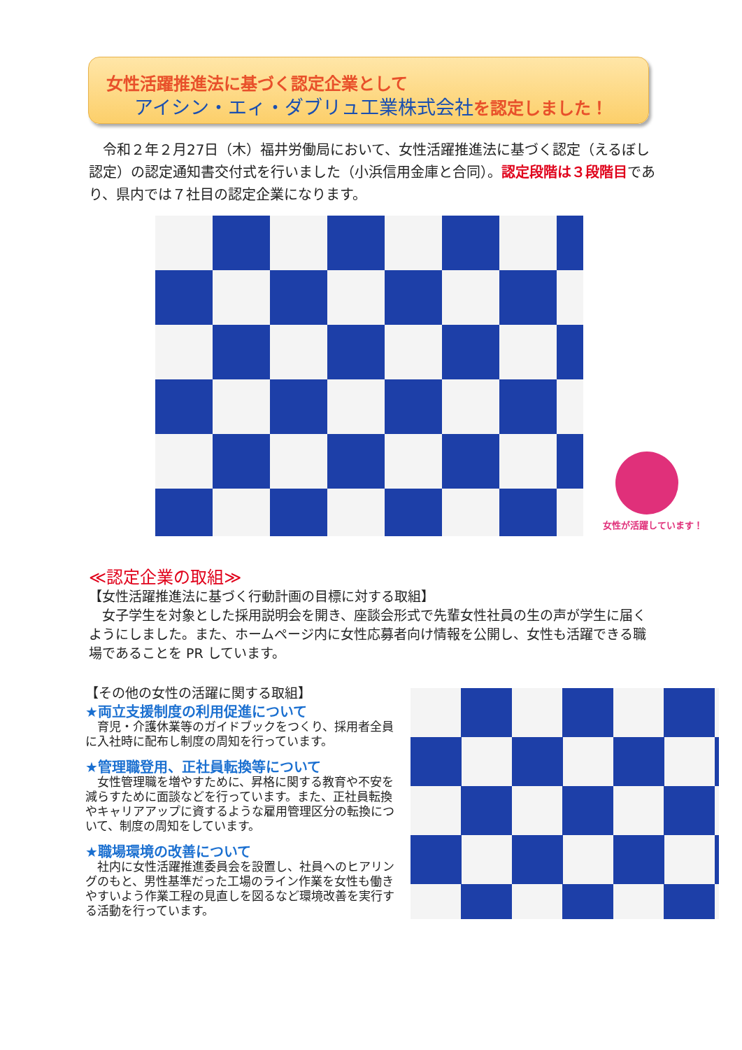女性活躍推進法に基づく認定企業として
アイシン・エィ・ダブリュ工業株式会社を認定しました！
　令和２年２月27日（木）福井労働局において、女性活躍推進法に基づく認定（えるぼし認定）の認定通知書交付式を行いました（小浜信用金庫と合同）。認定段階は３段階目であり、県内では７社目の認定企業になります。
女性が活躍しています！
≪認定企業の取組≫
【女性活躍推進法に基づく行動計画の目標に対する取組】
　女子学生を対象とした採用説明会を開き、座談会形式で先輩女性社員の生の声が学生に届くようにしました。また、ホームページ内に女性応募者向け情報を公開し、女性も活躍できる職場であることを PR しています。
【その他の女性の活躍に関する取組】
★両立支援制度の利用促進について
　育児・介護休業等のガイドブックをつくり、採用者全員に入社時に配布し制度の周知を行っています。
★管理職登用、正社員転換等について
　女性管理職を増やすために、昇格に関する教育や不安を減らすために面談などを行っています。また、正社員転換やキャリアアップに資するような雇用管理区分の転換について、制度の周知をしています。
★職場環境の改善について
　社内に女性活躍推進委員会を設置し、社員へのヒアリングのもと、男性基準だった工場のライン作業を女性も働きやすいよう作業工程の見直しを図るなど環境改善を実行する活動を行っています。